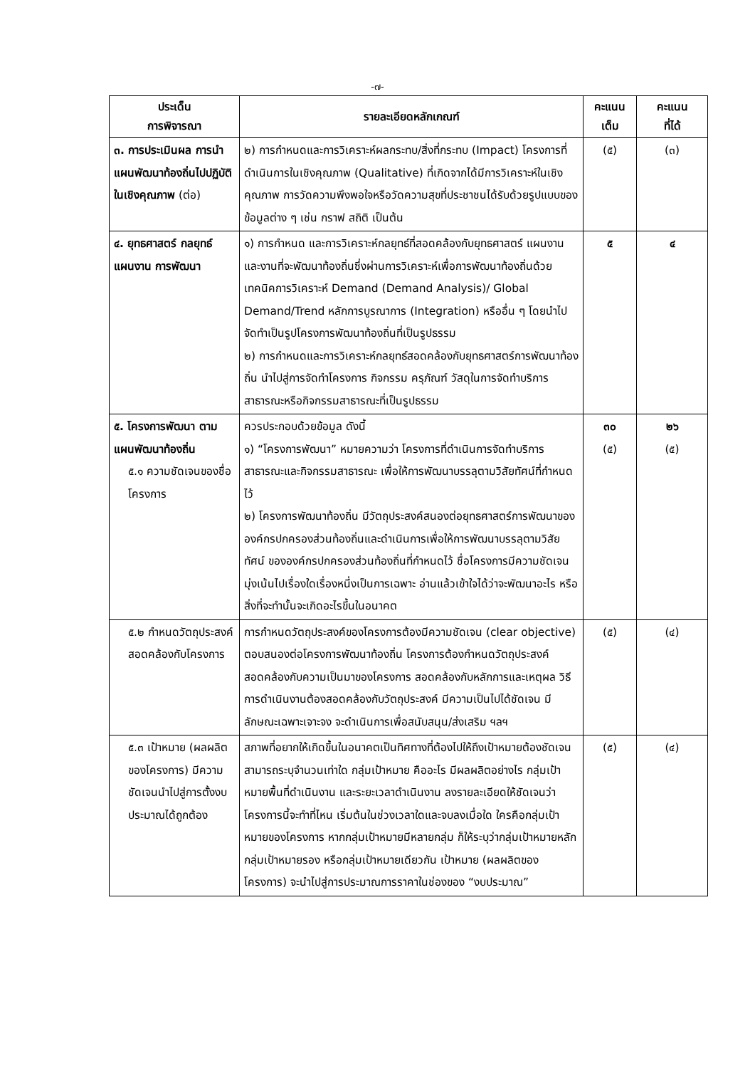-๗-
| ประเด็น การพิจารณา | รายละเอียดหลักเกณฑ์ | คะแนน เต็ม | คะแนน ที่ได้ |
| --- | --- | --- | --- |
| ๓. การประเมินผล การนำแผนพัฒนาท้องถิ่นไปปฏิบัติในเชิงคุณภาพ (ต่อ) | ๒) การกำหนดและการวิเคราะห์ผลกระทบ/สิ่งที่กระทบ (Impact) โครงการที่ดำเนินการในเชิงคุณภาพ (Qualitative) ที่เกิดจากได้มีการวิเคราะห์ในเชิงคุณภาพ การวัดความพึงพอใจหรือวัดความสุขที่ประชาชนได้รับด้วยรูปแบบของข้อมูลต่าง ๆ เช่น กราฟ สถิติ เป็นต้น | (๕) | (๓) |
| ๔. ยุทธศาสตร์ กลยุทธ์ แผนงาน การพัฒนา | ๑) การกำหนด และการวิเคราะห์กลยุทธ์ที่สอดคล้องกับยุทธศาสตร์ แผนงาน และงานที่จะพัฒนาท้องถิ่นซึ่งผ่านการวิเคราะห์เพื่อการพัฒนาท้องถิ่นด้วยเทคนิคการวิเคราะห์ Demand (Demand Analysis)/ Global Demand/Trend หลักการบูรณาการ (Integration) หรืออื่น ๆ โดยนำไปจัดทำเป็นรูปโครงการพัฒนาท้องถิ่นที่เป็นรูปธรรม ๒) การกำหนดและการวิเคราะห์กลยุทธ์สอดคล้องกับยุทธศาสตร์การพัฒนาท้องถิ่น นำไปสู่การจัดทำโครงการ กิจกรรม ครุภัณฑ์ วัสดุในการจัดทำบริการสาธารณะหรือกิจกรรมสาธารณะที่เป็นรูปธรรม | ๕ | ๔ |
| ๕. โครงการพัฒนา ตามแผนพัฒนาท้องถิ่น ๕.๑ ความชัดเจนของชื่อโครงการ | ควรประกอบด้วยข้อมูล ดังนี้ ๑) “โครงการพัฒนา” หมายความว่า โครงการที่ดำเนินการจัดทำบริการสาธารณะและกิจกรรมสาธารณะ เพื่อให้การพัฒนาบรรลุตามวิสัยทัศน์ที่กำหนดไว้ ๒) โครงการพัฒนาท้องถิ่น มีวัตถุประสงค์สนองต่อยุทธศาสตร์การพัฒนาขององค์กรปกครองส่วนท้องถิ่นและดำเนินการเพื่อให้การพัฒนาบรรลุตามวิสัยทัศน์ ขององค์กรปกครองส่วนท้องถิ่นที่กำหนดไว้ ชื่อโครงการมีความชัดเจน มุ่งเน้นไปเรื่องใดเรื่องหนึ่งเป็นการเฉพาะ อ่านแล้วเข้าใจได้ว่าจะพัฒนาอะไร หรือสิ่งที่จะทำนั้นจะเกิดอะไรขึ้นในอนาคต | ๓๐ (๕) | ๒๖ (๕) |
| ๕.๒ กำหนดวัตถุประสงค์สอดคล้องกับโครงการ | การกำหนดวัตถุประสงค์ของโครงการต้องมีความชัดเจน (clear objective) ตอบสนองต่อโครงการพัฒนาท้องถิ่น โครงการต้องกำหนดวัตถุประสงค์สอดคล้องกับความเป็นมาของโครงการ สอดคล้องกับหลักการและเหตุผล วิธีการดำเนินงานต้องสอดคล้องกับวัตถุประสงค์ มีความเป็นไปได้ชัดเจน มีลักษณะเฉพาะเจาะจง จะดำเนินการเพื่อสนับสนุน/ส่งเสริม ฯลฯ | (๕) | (๔) |
| ๕.๓ เป้าหมาย (ผลผลิตของโครงการ) มีความชัดเจนนำไปสู่การตั้งงบประมาณได้ถูกต้อง | สภาพที่อยากให้เกิดขึ้นในอนาคตเป็นทิศทางที่ต้องไปให้ถึงเป้าหมายต้องชัดเจน สามารถระบุจำนวนเท่าใด กลุ่มเป้าหมาย คืออะไร มีผลผลิตอย่างไร กลุ่มเป้าหมายพื้นที่ดำเนินงาน และระยะเวลาดำเนินงาน ลงรายละเอียดให้ชัดเจนว่าโครงการนี้จะทำที่ไหน เริ่มต้นในช่วงเวลาใดและจบลงเมื่อใด ใครคือกลุ่มเป้าหมายของโครงการ หากกลุ่มเป้าหมายมีหลายกลุ่ม ก็ให้ระบุว่ากลุ่มเป้าหมายหลัก กลุ่มเป้าหมายรอง หรือกลุ่มเป้าหมายเดียวกัน เป้าหมาย (ผลผลิตของโครงการ) จะนำไปสู่การประมาณการราคาในช่องของ “งบประมาณ” | (๕) | (๔) |